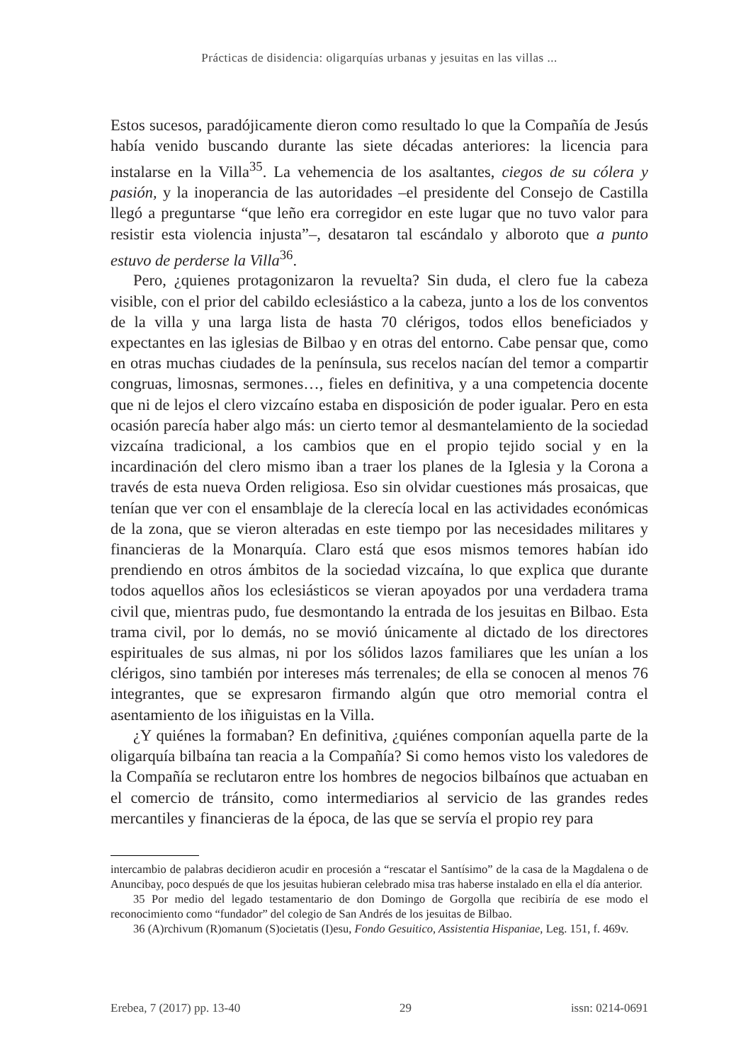Prácticas de disidencia: oligarquías urbanas y jesuitas en las villas ...
Estos sucesos, paradójicamente dieron como resultado lo que la Compañía de Jesús había venido buscando durante las siete décadas anteriores: la licencia para instalarse en la Villa<sup>35</sup>. La vehemencia de los asaltantes, ciegos de su cólera y pasión, y la inoperancia de las autoridades –el presidente del Consejo de Castilla llegó a preguntarse “que leño era corregidor en este lugar que no tuvo valor para resistir esta violencia injusta”–, desataron tal escándalo y alboroto que a punto estuvo de perderse la Villa<sup>36</sup>.
Pero, ¿quienes protagonizaron la revuelta? Sin duda, el clero fue la cabeza visible, con el prior del cabildo eclesiástico a la cabeza, junto a los de los conventos de la villa y una larga lista de hasta 70 clérigos, todos ellos beneficiados y expectantes en las iglesias de Bilbao y en otras del entorno. Cabe pensar que, como en otras muchas ciudades de la península, sus recelos nacían del temor a compartir congruas, limosnas, sermones…, fieles en definitiva, y a una competencia docente que ni de lejos el clero vizcaíno estaba en disposición de poder igualar. Pero en esta ocasión parecía haber algo más: un cierto temor al desmantelamiento de la sociedad vizcaína tradicional, a los cambios que en el propio tejido social y en la incardinación del clero mismo iban a traer los planes de la Iglesia y la Corona a través de esta nueva Orden religiosa. Eso sin olvidar cuestiones más prosaicas, que tenían que ver con el ensamblaje de la clerecía local en las actividades económicas de la zona, que se vieron alteradas en este tiempo por las necesidades militares y financieras de la Monarquía. Claro está que esos mismos temores habían ido prendiendo en otros ámbitos de la sociedad vizcaína, lo que explica que durante todos aquellos años los eclesiásticos se vieran apoyados por una verdadera trama civil que, mientras pudo, fue desmontando la entrada de los jesuitas en Bilbao. Esta trama civil, por lo demás, no se movió únicamente al dictado de los directores espirituales de sus almas, ni por los sólidos lazos familiares que les unían a los clérigos, sino también por intereses más terrenales; de ella se conocen al menos 76 integrantes, que se expresaron firmando algún que otro memorial contra el asentamiento de los iñiguistas en la Villa.
¿Y quiénes la formaban? En definitiva, ¿quiénes componían aquella parte de la oligarquía bilbaína tan reacia a la Compañía? Si como hemos visto los valedores de la Compañía se reclutaron entre los hombres de negocios bilbaínos que actuaban en el comercio de tránsito, como intermediarios al servicio de las grandes redes mercantiles y financieras de la época, de las que se servía el propio rey para
intercambio de palabras decidieron acudir en procesión a “rescatar el Santísimo” de la casa de la Magdalena o de Anuncibay, poco después de que los jesuitas hubieran celebrado misa tras haberse instalado en ella el día anterior.
35 Por medio del legado testamentario de don Domingo de Gorgolla que recibiría de ese modo el reconocimiento como “fundador” del colegio de San Andrés de los jesuitas de Bilbao.
36 (A)rchivum (R)omanum (S)ocietatis (I)esu, Fondo Gesuitico, Assistentia Hispaniae, Leg. 151, f. 469v.
Erebea, 7 (2017) pp. 13-40 29 issn: 0214-0691